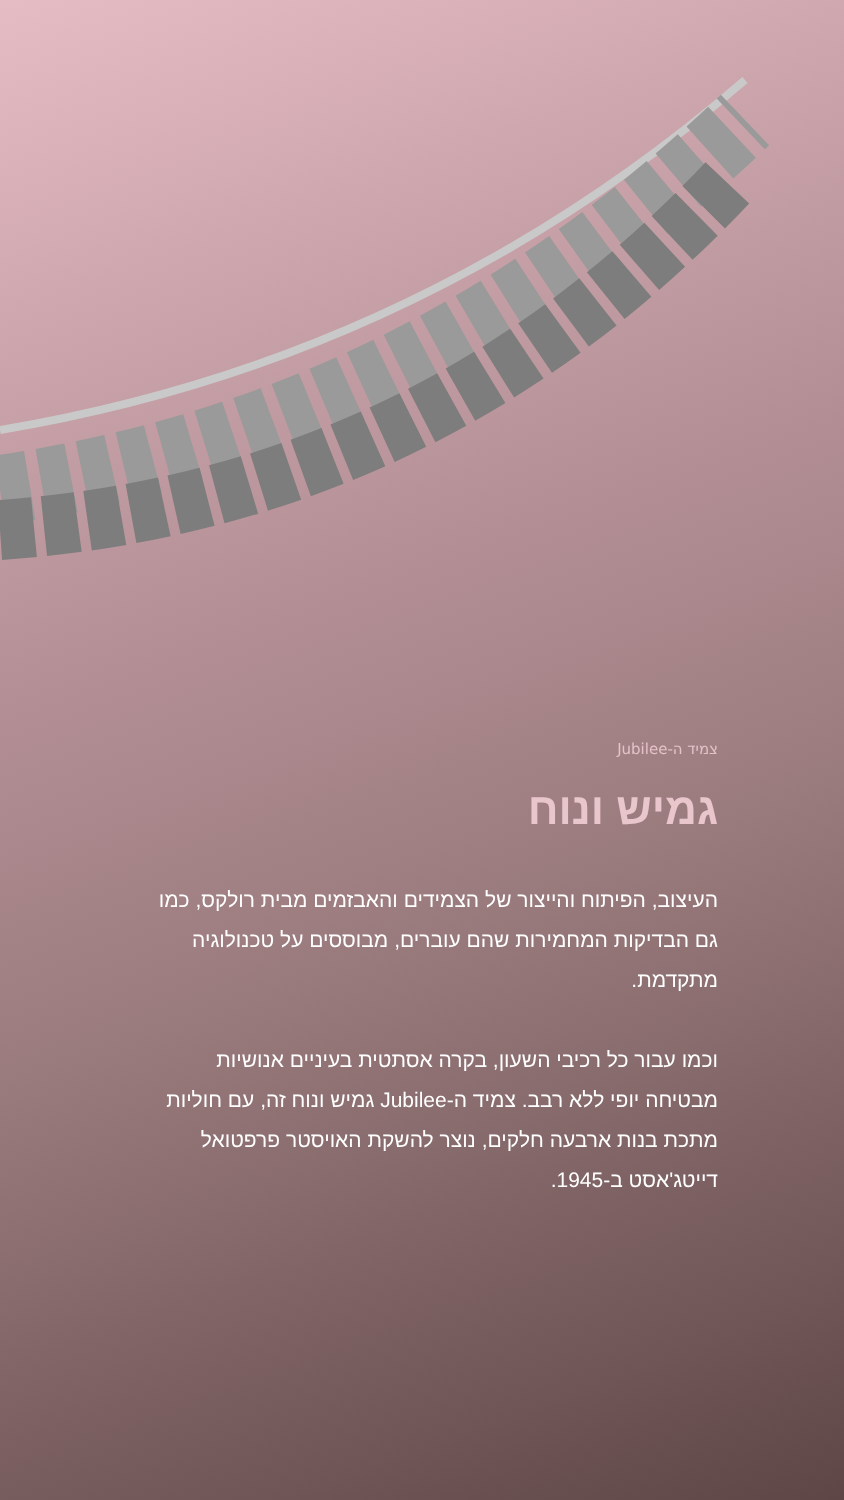צמיד ה-Jubilee
גמיש ונוח
העיצוב, הפיתוח והייצור של הצמידים והאבזמים מבית רולקס, כמו גם הבדיקות המחמירות שהם עוברים, מבוססים על טכנולוגיה מתקדמת.
וכמו עבור כל רכיבי השעון, בקרה אסתטית בעיניים אנושיות מבטיחה יופי ללא רבב. צמיד ה-Jubilee גמיש ונוח זה, עם חוליות מתכת בנות ארבעה חלקים, נוצר להשקת האויסטר פרפטואל דייטג'אסט ב-1945.